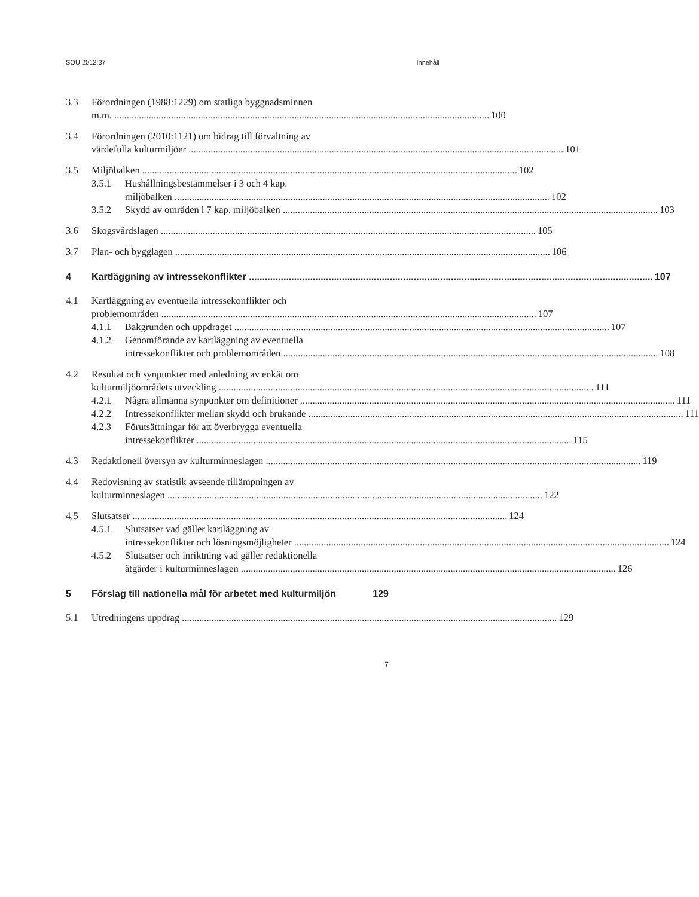SOU 2012:37 Innehåll
3.3 Förordningen (1988:1229) om statliga byggnadsminnen
m.m. 100
3.4 Förordningen (2010:1121) om bidrag till förvaltning av
värdefulla kulturmiljöer 101
3.5 Miljöbalken 102
3.5.1 Hushållningsbestämmelser i 3 och 4 kap.
miljöbalken 102
3.5.2 Skydd av områden i 7 kap. miljöbalken 103
3.6 Skogsvårdslagen 105
3.7 Plan- och bygglagen 106
4 Kartläggning av intressekonflikter 107
4.1 Kartläggning av eventuella intressekonflikter och
problemområden 107
4.1.1 Bakgrunden och uppdraget 107
4.1.2 Genomförande av kartläggning av eventuella
intressekonflikter och problemområden 108
4.2 Resultat och synpunkter med anledning av enkät om
kulturmiljöområdets utveckling 111
4.2.1 Några allmänna synpunkter om definitioner 111
4.2.2 Intressekonflikter mellan skydd och brukande 111
4.2.3 Förutsättningar för att överbrygga eventuella
intressekonflikter 115
4.3 Redaktionell översyn av kulturminneslagen 119
4.4 Redovisning av statistik avseende tillämpningen av
kulturminneslagen 122
4.5 Slutsatser 124
4.5.1 Slutsatser vad gäller kartläggning av
intressekonflikter och lösningsmöjligheter 124
4.5.2 Slutsatser och inriktning vad gäller redaktionella
åtgärder i kulturminneslagen 126
5 Förslag till nationella mål för arbetet med kulturmiljön 129
5.1 Utredningens uppdrag 129
7